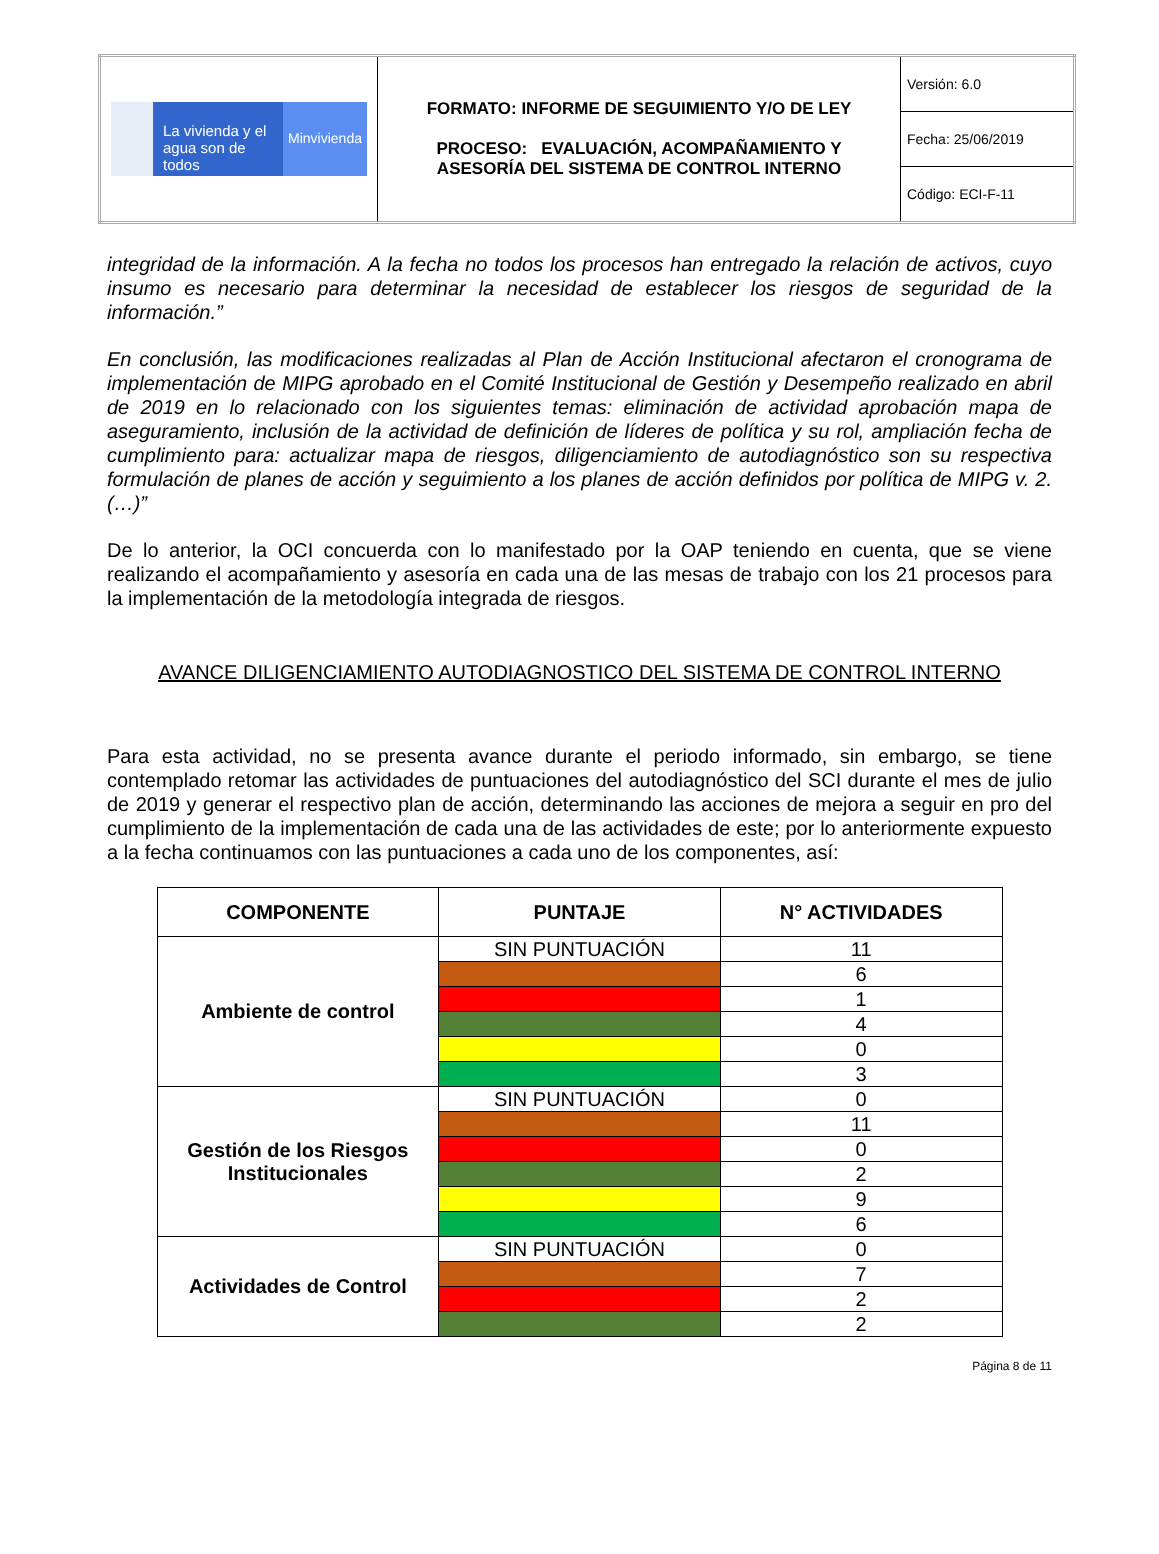| La vivienda y el agua son de todos Minvivienda | FORMATO: INFORME DE SEGUIMIENTO Y/O DE LEY PROCESO: EVALUACIÓN, ACOMPAÑAMIENTO Y ASESORÍA DEL SISTEMA DE CONTROL INTERNO | Versión: 6.0 |
| | | Fecha: 25/06/2019 |
| | | Código: ECI-F-11 |
integridad de la información. A la fecha no todos los procesos han entregado la relación de activos, cuyo insumo es necesario para determinar la necesidad de establecer los riesgos de seguridad de la información.”
En conclusión, las modificaciones realizadas al Plan de Acción Institucional afectaron el cronograma de implementación de MIPG aprobado en el Comité Institucional de Gestión y Desempeño realizado en abril de 2019 en lo relacionado con los siguientes temas: eliminación de actividad aprobación mapa de aseguramiento, inclusión de la actividad de definición de líderes de política y su rol, ampliación fecha de cumplimiento para: actualizar mapa de riesgos, diligenciamiento de autodiagnóstico son su respectiva formulación de planes de acción y seguimiento a los planes de acción definidos por política de MIPG v. 2.(…)”
De lo anterior, la OCI concuerda con lo manifestado por la OAP teniendo en cuenta, que se viene realizando el acompañamiento y asesoría en cada una de las mesas de trabajo con los 21 procesos para la implementación de la metodología integrada de riesgos.
AVANCE DILIGENCIAMIENTO AUTODIAGNOSTICO DEL SISTEMA DE CONTROL INTERNO
Para esta actividad, no se presenta avance durante el periodo informado, sin embargo, se tiene contemplado retomar las actividades de puntuaciones del autodiagnóstico del SCI durante el mes de julio de 2019 y generar el respectivo plan de acción, determinando las acciones de mejora a seguir en pro del cumplimiento de la implementación de cada una de las actividades de este; por lo anteriormente expuesto a la fecha continuamos con las puntuaciones a cada uno de los componentes, así:
| COMPONENTE | PUNTAJE | N° ACTIVIDADES |
| --- | --- | --- |
| Ambiente de control | SIN PUNTUACIÓN | 11 |
| | | 6 |
| | | 1 |
| | | 4 |
| | | 0 |
| | | 3 |
| Gestión de los Riesgos Institucionales | SIN PUNTUACIÓN | 0 |
| | | 11 |
| | | 0 |
| | | 2 |
| | | 9 |
| | | 6 |
| Actividades de Control | SIN PUNTUACIÓN | 0 |
| | | 7 |
| | | 2 |
| | | 2 |
Página 8 de 11